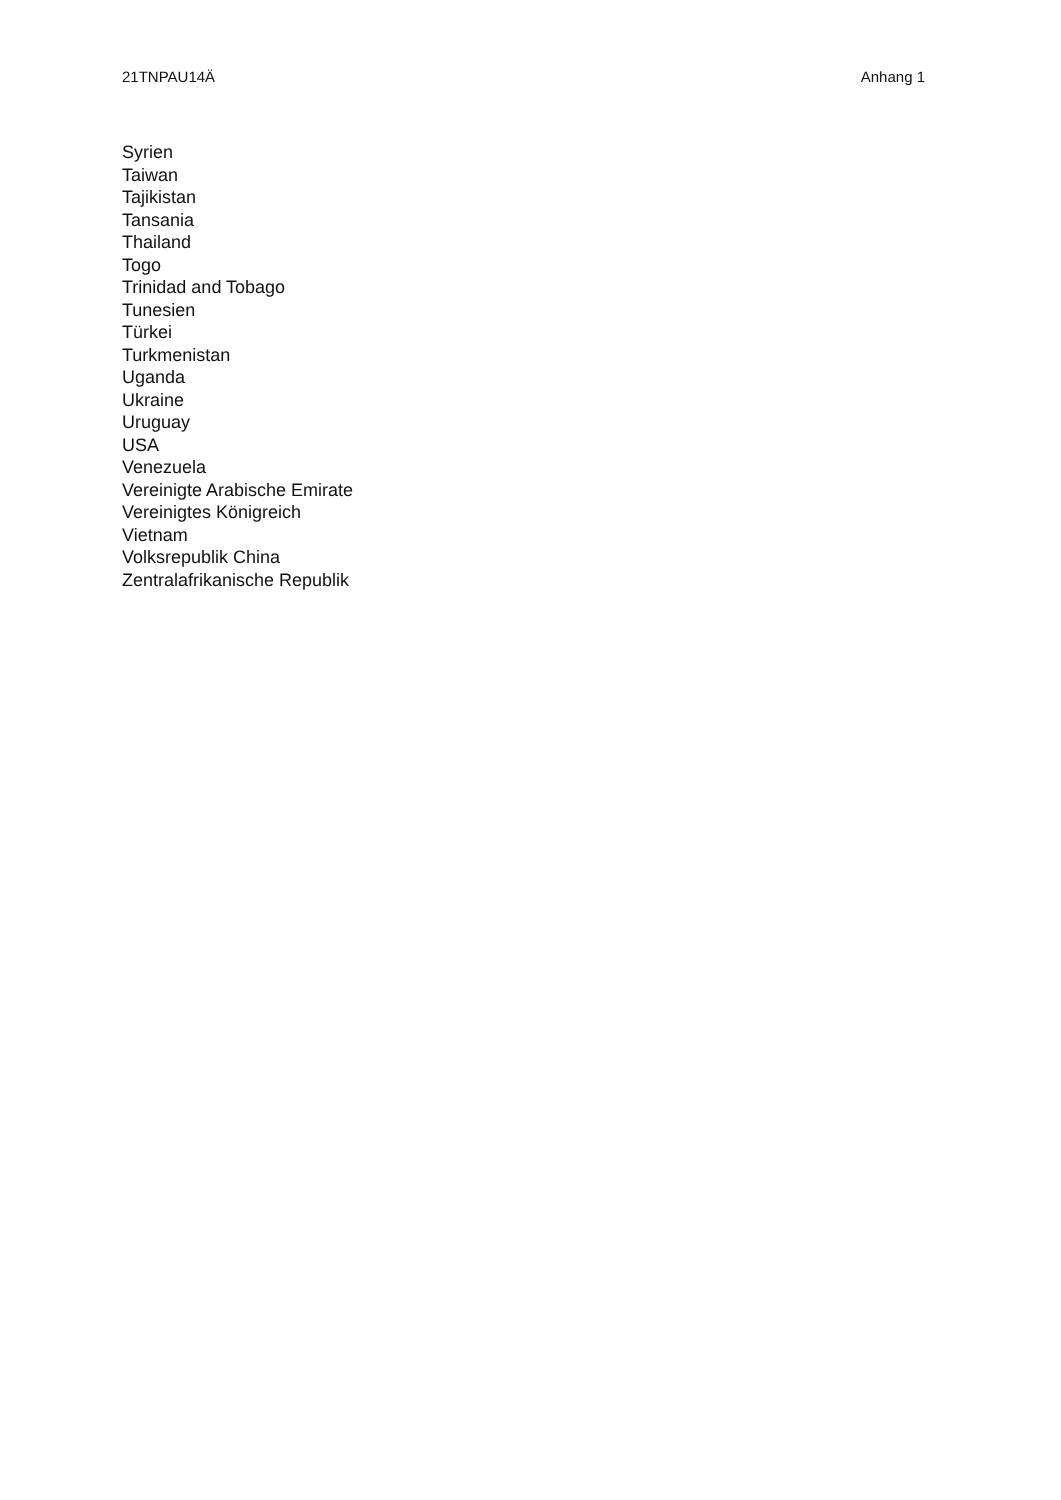21TNPAU14Ä Anhang 1
Syrien
Taiwan
Tajikistan
Tansania
Thailand
Togo
Trinidad and Tobago
Tunesien
Türkei
Turkmenistan
Uganda
Ukraine
Uruguay
USA
Venezuela
Vereinigte Arabische Emirate
Vereinigtes Königreich
Vietnam
Volksrepublik China
Zentralafrikanische Republik